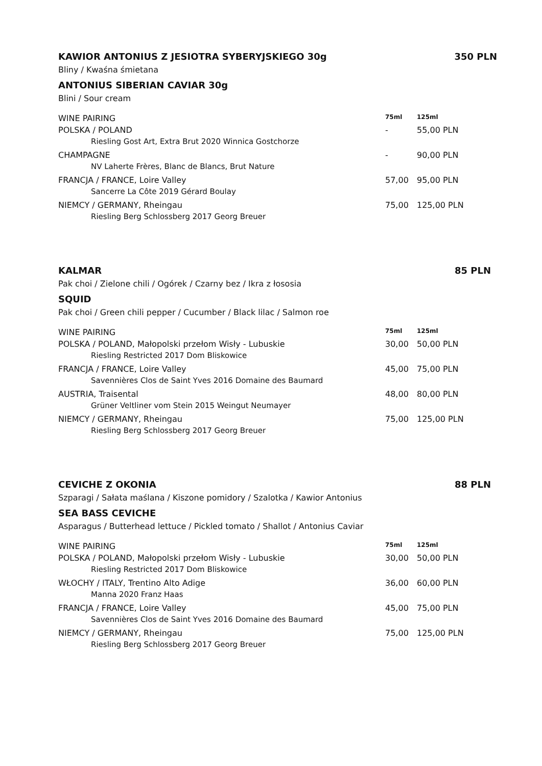KAWIOR ANTONIUS Z JESIOTRA SYBERYJSKIEGO 30g 350 PLN
Bliny / Kwaśna śmietana
ANTONIUS SIBERIAN CAVIAR 30g
Blini / Sour cream
| WINE PAIRING | 75ml | 125ml |
| --- | --- | --- |
| POLSKA / POLAND | - | 55,00 PLN |
| Riesling Gost Art, Extra Brut 2020 Winnica Gostchorze | | |
| CHAMPAGNE | - | 90,00 PLN |
| NV Laherte Frères, Blanc de Blancs, Brut Nature | | |
| FRANCJA / FRANCE, Loire Valley | 57,00 | 95,00 PLN |
| Sancerre La Côte 2019 Gérard Boulay | | |
| NIEMCY / GERMANY, Rheingau | 75,00 | 125,00 PLN |
| Riesling Berg Schlossberg 2017 Georg Breuer | | |
KALMAR 85 PLN
Pak choi / Zielone chili / Ogórek / Czarny bez / Ikra z łososia
SQUID
Pak choi / Green chili pepper / Cucumber / Black lilac / Salmon roe
| WINE PAIRING | 75ml | 125ml |
| --- | --- | --- |
| POLSKA / POLAND, Małopolski przełom Wisły - Lubuskie | 30,00 | 50,00 PLN |
| Riesling Restricted 2017 Dom Bliskowice | | |
| FRANCJA / FRANCE, Loire Valley | 45,00 | 75,00 PLN |
| Savennières Clos de Saint Yves 2016 Domaine des Baumard | | |
| AUSTRIA, Traisental | 48,00 | 80,00 PLN |
| Grüner Veltliner vom Stein 2015 Weingut Neumayer | | |
| NIEMCY / GERMANY, Rheingau | 75,00 | 125,00 PLN |
| Riesling Berg Schlossberg 2017 Georg Breuer | | |
CEVICHE Z OKONIA 88 PLN
Szparagi / Sałata maślana / Kiszone pomidory / Szalotka / Kawior Antonius
SEA BASS CEVICHE
Asparagus / Butterhead lettuce / Pickled tomato / Shallot / Antonius Caviar
| WINE PAIRING | 75ml | 125ml |
| --- | --- | --- |
| POLSKA / POLAND, Małopolski przełom Wisły - Lubuskie | 30,00 | 50,00 PLN |
| Riesling Restricted 2017 Dom Bliskowice | | |
| WŁOCHY / ITALY, Trentino Alto Adige | 36,00 | 60,00 PLN |
| Manna 2020 Franz Haas | | |
| FRANCJA / FRANCE, Loire Valley | 45,00 | 75,00 PLN |
| Savennières Clos de Saint Yves 2016 Domaine des Baumard | | |
| NIEMCY / GERMANY, Rheingau | 75,00 | 125,00 PLN |
| Riesling Berg Schlossberg 2017 Georg Breuer | | |